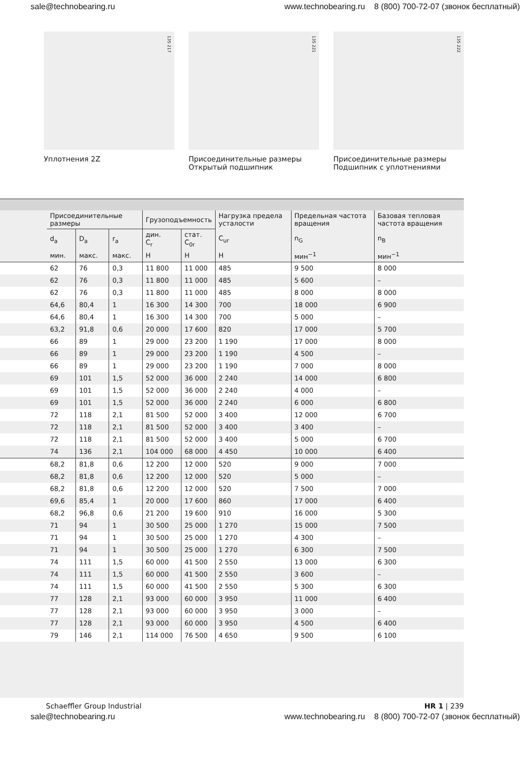sale@technobearing.ru www.technobearing.ru 8 (800) 700-72-07 (звонок бесплатный)
135 217
Уплотнения 2Z
135 221
Присоединительные размеры
Открытый подшипник
135 222
Присоединительные размеры
Подшипник с уплотнениями
| | Присоединительные размеры | | | Грузоподъемность | | Нагрузка предела усталости | Предельная частота вращения | Базовая тепловая частота вращения |
| --- | --- | --- | --- | --- | --- | --- | --- | --- |
| | d<sub>a</sub> | D<sub>a</sub> | r<sub>a</sub> | дин. C<sub>r</sub> | стат. C<sub>0r</sub> | C<sub>ur</sub> | n<sub>G</sub> | n<sub>B</sub> |
| | мин. | макс. | макс. | Н | Н | Н | мин<sup>−1</sup> | мин<sup>−1</sup> |
| | 62 | 76 | 0,3 | 11 800 | 11 000 | 485 | 9 500 | 8 000 |
| | 62 | 76 | 0,3 | 11 800 | 11 000 | 485 | 5 600 | – |
| | 62 | 76 | 0,3 | 11 800 | 11 000 | 485 | 8 000 | 8 000 |
| | 64,6 | 80,4 | 1 | 16 300 | 14 300 | 700 | 18 000 | 6 900 |
| | 64,6 | 80,4 | 1 | 16 300 | 14 300 | 700 | 5 000 | – |
| | 63,2 | 91,8 | 0,6 | 20 000 | 17 600 | 820 | 17 000 | 5 700 |
| | 66 | 89 | 1 | 29 000 | 23 200 | 1 190 | 17 000 | 8 000 |
| | 66 | 89 | 1 | 29 000 | 23 200 | 1 190 | 4 500 | – |
| | 66 | 89 | 1 | 29 000 | 23 200 | 1 190 | 7 000 | 8 000 |
| | 69 | 101 | 1,5 | 52 000 | 36 000 | 2 240 | 14 000 | 6 800 |
| | 69 | 101 | 1,5 | 52 000 | 36 000 | 2 240 | 4 000 | – |
| | 69 | 101 | 1,5 | 52 000 | 36 000 | 2 240 | 6 000 | 6 800 |
| | 72 | 118 | 2,1 | 81 500 | 52 000 | 3 400 | 12 000 | 6 700 |
| | 72 | 118 | 2,1 | 81 500 | 52 000 | 3 400 | 3 400 | – |
| | 72 | 118 | 2,1 | 81 500 | 52 000 | 3 400 | 5 000 | 6 700 |
| | 74 | 136 | 2,1 | 104 000 | 68 000 | 4 450 | 10 000 | 6 400 |
| | 68,2 | 81,8 | 0,6 | 12 200 | 12 000 | 520 | 9 000 | 7 000 |
| | 68,2 | 81,8 | 0,6 | 12 200 | 12 000 | 520 | 5 000 | – |
| | 68,2 | 81,8 | 0,6 | 12 200 | 12 000 | 520 | 7 500 | 7 000 |
| | 69,6 | 85,4 | 1 | 20 000 | 17 600 | 860 | 17 000 | 6 400 |
| | 68,2 | 96,8 | 0,6 | 21 200 | 19 600 | 910 | 16 000 | 5 300 |
| | 71 | 94 | 1 | 30 500 | 25 000 | 1 270 | 15 000 | 7 500 |
| | 71 | 94 | 1 | 30 500 | 25 000 | 1 270 | 4 300 | – |
| | 71 | 94 | 1 | 30 500 | 25 000 | 1 270 | 6 300 | 7 500 |
| | 74 | 111 | 1,5 | 60 000 | 41 500 | 2 550 | 13 000 | 6 300 |
| | 74 | 111 | 1,5 | 60 000 | 41 500 | 2 550 | 3 600 | – |
| | 74 | 111 | 1,5 | 60 000 | 41 500 | 2 550 | 5 300 | 6 300 |
| | 77 | 128 | 2,1 | 93 000 | 60 000 | 3 950 | 11 000 | 6 400 |
| | 77 | 128 | 2,1 | 93 000 | 60 000 | 3 950 | 3 000 | – |
| | 77 | 128 | 2,1 | 93 000 | 60 000 | 3 950 | 4 500 | 6 400 |
| | 79 | 146 | 2,1 | 114 000 | 76 500 | 4 650 | 9 500 | 6 100 |
Schaeffler Group Industrial HR 1 | 239
sale@technobearing.ru www.technobearing.ru 8 (800) 700-72-07 (звонок бесплатный)